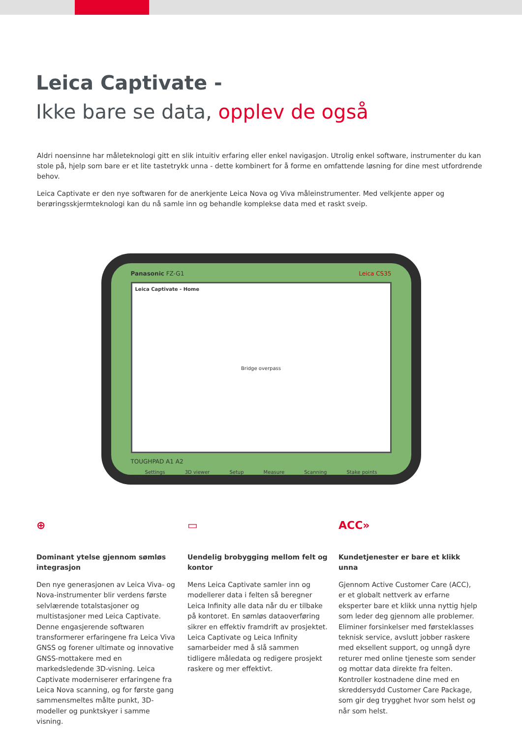Leica Captivate -
Ikke bare se data, opplev de også
Aldri noensinne har måleteknologi gitt en slik intuitiv erfaring eller enkel navigasjon. Utrolig enkel software, instrumenter du kan stole på, hjelp som bare er et lite tastetrykk unna - dette kombinert for å forme en omfattende løsning for dine mest utfordrende behov.
Leica Captivate er den nye softwaren for de anerkjente Leica Nova og Viva måleinstrumenter. Med velkjente apper og berøringsskjermteknologi kan du nå samle inn og behandle komplekse data med et raskt sveip.
Panasonic FZ-G1 Leica CS35
Leica Captivate - Home
Bridge overpass
Settings 3D viewer Setup Measure Scanning Stake points
OK
TOUGHPAD A1 A2
⊕
Dominant ytelse gjennom sømløs integrasjon
Den nye generasjonen av Leica Viva- og Nova-instrumenter blir verdens første selvlærende totalstasjoner og multistasjoner med Leica Captivate. Denne engasjerende softwaren transformerer erfaringene fra Leica Viva GNSS og forener ultimate og innovative GNSS-mottakere med en markedsledende 3D-visning. Leica Captivate moderniserer erfaringene fra Leica Nova scanning, og for første gang sammensmeltes målte punkt, 3D-modeller og punktskyer i samme visning.
▭
Uendelig brobygging mellom felt og kontor
Mens Leica Captivate samler inn og modellerer data i felten så beregner Leica Infinity alle data når du er tilbake på kontoret. En sømløs dataoverføring sikrer en effektiv framdrift av prosjektet. Leica Captivate og Leica Infinity samarbeider med å slå sammen tidligere måledata og redigere prosjekt raskere og mer effektivt.
ACC»
Kundetjenester er bare et klikk unna
Gjennom Active Customer Care (ACC), er et globalt nettverk av erfarne eksperter bare et klikk unna nyttig hjelp som leder deg gjennom alle problemer. Eliminer forsinkelser med førsteklasses teknisk service, avslutt jobber raskere med eksellent support, og unngå dyre returer med online tjeneste som sender og mottar data direkte fra felten. Kontroller kostnadene dine med en skreddersydd Customer Care Package, som gir deg trygghet hvor som helst og når som helst.